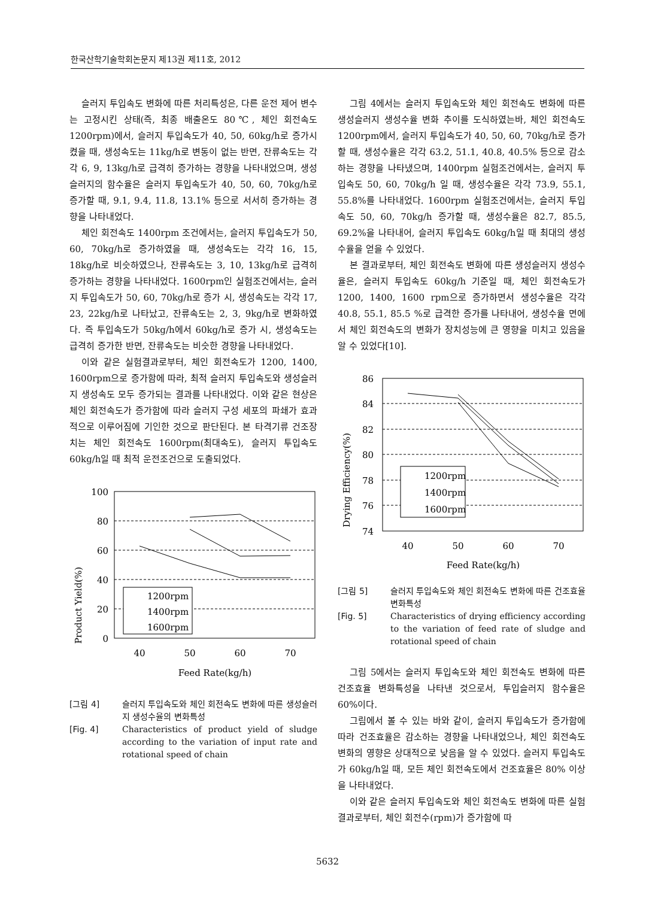한국산학기술학회논문지 제13권 제11호, 2012
슬러지 투입속도 변화에 따른 처리특성은, 다른 운전 제어 변수는 고정시킨 상태(즉, 최종 배출온도 80℃, 체인 회전속도 1200rpm)에서, 슬러지 투입속도가 40, 50, 60kg/h로 증가시켰을 때, 생성속도는 11kg/h로 변동이 없는 반면, 잔류속도는 각각 6, 9, 13kg/h로 급격히 증가하는 경향을 나타내었으며, 생성슬러지의 함수율은 슬러지 투입속도가 40, 50, 60, 70kg/h로 증가할 때, 9.1, 9.4, 11.8, 13.1% 등으로 서서히 증가하는 경향을 나타내었다.
체인 회전속도 1400rpm 조건에서는, 슬러지 투입속도가 50, 60, 70kg/h로 증가하였을 때, 생성속도는 각각 16, 15, 18kg/h로 비슷하였으나, 잔류속도는 3, 10, 13kg/h로 급격히 증가하는 경향을 나타내었다. 1600rpm인 실험조건에서는, 슬러지 투입속도가 50, 60, 70kg/h로 증가 시, 생성속도는 각각 17, 23, 22kg/h로 나타났고, 잔류속도는 2, 3, 9kg/h로 변화하였다. 즉 투입속도가 50kg/h에서 60kg/h로 증가 시, 생성속도는 급격히 증가한 반면, 잔류속도는 비슷한 경향을 나타내었다.
이와 같은 실험결과로부터, 체인 회전속도가 1200, 1400, 1600rpm으로 증가함에 따라, 최적 슬러지 투입속도와 생성슬러지 생성속도 모두 증가되는 결과를 나타내었다. 이와 같은 현상은 체인 회전속도가 증가함에 따라 슬러지 구성 세포의 파쇄가 효과적으로 이루어짐에 기인한 것으로 판단된다. 본 타격기류 건조장치는 체인 회전속도 1600rpm(최대속도), 슬러지 투입속도 60kg/h일 때 최적 운전조건으로 도출되었다.
Product Yield(%)
100
80
60
40
20
0
40
50
60
70
Feed Rate(kg/h)
1200rpm
1400rpm
1600rpm
[그림 4] 슬러지 투입속도와 체인 회전속도 변화에 따른 생성슬러지 생성수율의 변화특성
[Fig. 4] Characteristics of product yield of sludge according to the variation of input rate and rotational speed of chain
그림 4에서는 슬러지 투입속도와 체인 회전속도 변화에 따른 생성슬러지 생성수율 변화 추이를 도식하였는바, 체인 회전속도 1200rpm에서, 슬러지 투입속도가 40, 50, 60, 70kg/h로 증가할 때, 생성수율은 각각 63.2, 51.1, 40.8, 40.5% 등으로 감소하는 경향을 나타냈으며, 1400rpm 실험조건에서는, 슬러지 투입속도 50, 60, 70kg/h 일 때, 생성수율은 각각 73.9, 55.1, 55.8%를 나타내었다. 1600rpm 실험조건에서는, 슬러지 투입속도 50, 60, 70kg/h 증가할 때, 생성수율은 82.7, 85.5, 69.2%을 나타내어, 슬러지 투입속도 60kg/h일 때 최대의 생성수율을 얻을 수 있었다.
본 결과로부터, 체인 회전속도 변화에 따른 생성슬러지 생성수율은, 슬러지 투입속도 60kg/h 기준일 때, 체인 회전속도가 1200, 1400, 1600 rpm으로 증가하면서 생성수율은 각각 40.8, 55.1, 85.5 %로 급격한 증가를 나타내어, 생성수율 면에서 체인 회전속도의 변화가 장치성능에 큰 영향을 미치고 있음을 알 수 있었다[10].
Drying Efficiency(%)
86
84
82
80
78
76
74
40
50
60
70
Feed Rate(kg/h)
1200rpm
1400rpm
1600rpm
[그림 5] 슬러지 투입속도와 체인 회전속도 변화에 따른 건조효율 변화특성
[Fig. 5] Characteristics of drying efficiency according to the variation of feed rate of sludge and rotational speed of chain
그림 5에서는 슬러지 투입속도와 체인 회전속도 변화에 따른 건조효율 변화특성을 나타낸 것으로서, 투입슬러지 함수율은 60%이다.
그림에서 볼 수 있는 바와 같이, 슬러지 투입속도가 증가함에 따라 건조효율은 감소하는 경향을 나타내었으나, 체인 회전속도 변화의 영향은 상대적으로 낮음을 알 수 있었다. 슬러지 투입속도가 60kg/h일 때, 모든 체인 회전속도에서 건조효율은 80% 이상을 나타내었다.
이와 같은 슬러지 투입속도와 체인 회전속도 변화에 따른 실험결과로부터, 체인 회전수(rpm)가 증가함에 따
5632